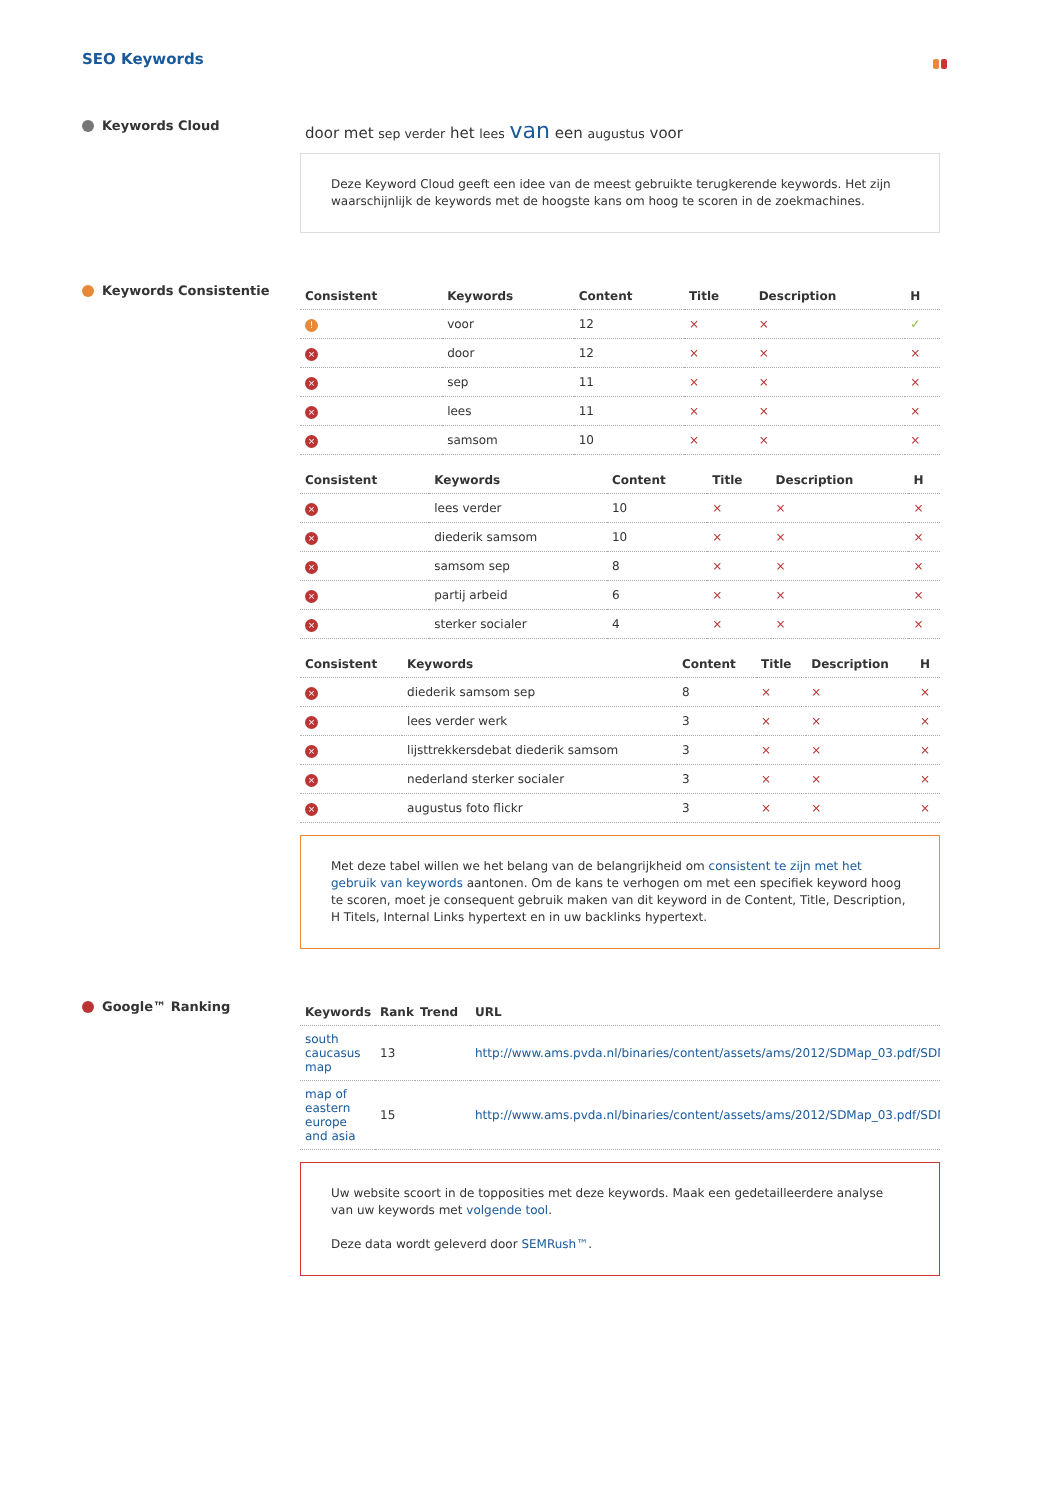SEO Keywords
Keywords Cloud
door met sep verder het lees van een augustus voor
Deze Keyword Cloud geeft een idee van de meest gebruikte terugkerende keywords. Het zijn waarschijnlijk de keywords met de hoogste kans om hoog te scoren in de zoekmachines.
Keywords Consistentie
| Consistent | Keywords | Content | Title | Description | H |
| --- | --- | --- | --- | --- | --- |
| ! | voor | 12 | × | × | ✓ |
| × | door | 12 | × | × | × |
| × | sep | 11 | × | × | × |
| × | lees | 11 | × | × | × |
| × | samsom | 10 | × | × | × |
| Consistent | Keywords | Content | Title | Description | H |
| --- | --- | --- | --- | --- | --- |
| × | lees verder | 10 | × | × | × |
| × | diederik samsom | 10 | × | × | × |
| × | samsom sep | 8 | × | × | × |
| × | partij arbeid | 6 | × | × | × |
| × | sterker socialer | 4 | × | × | × |
| Consistent | Keywords | Content | Title | Description | H |
| --- | --- | --- | --- | --- | --- |
| × | diederik samsom sep | 8 | × | × | × |
| × | lees verder werk | 3 | × | × | × |
| × | lijsttrekkersdebat diederik samsom | 3 | × | × | × |
| × | nederland sterker socialer | 3 | × | × | × |
| × | augustus foto flickr | 3 | × | × | × |
Met deze tabel willen we het belang van de belangrijkheid om consistent te zijn met het gebruik van keywords aantonen. Om de kans te verhogen om met een specifiek keyword hoog te scoren, moet je consequent gebruik maken van dit keyword in de Content, Title, Description, H Titels, Internal Links hypertext en in uw backlinks hypertext.
Google™ Ranking
| Keywords | Rank | Trend | URL |
| --- | --- | --- | --- |
| south caucasus map | 13 | | http://www.ams.pvda.nl/binaries/content/assets/ams/2012/SDMap_03.pdf/SDMap_ |
| map of eastern europe and asia | 15 | | http://www.ams.pvda.nl/binaries/content/assets/ams/2012/SDMap_03.pdf/SDMap_ |
Uw website scoort in de topposities met deze keywords. Maak een gedetailleerdere analyse van uw keywords met volgende tool.
Deze data wordt geleverd door SEMRush™.